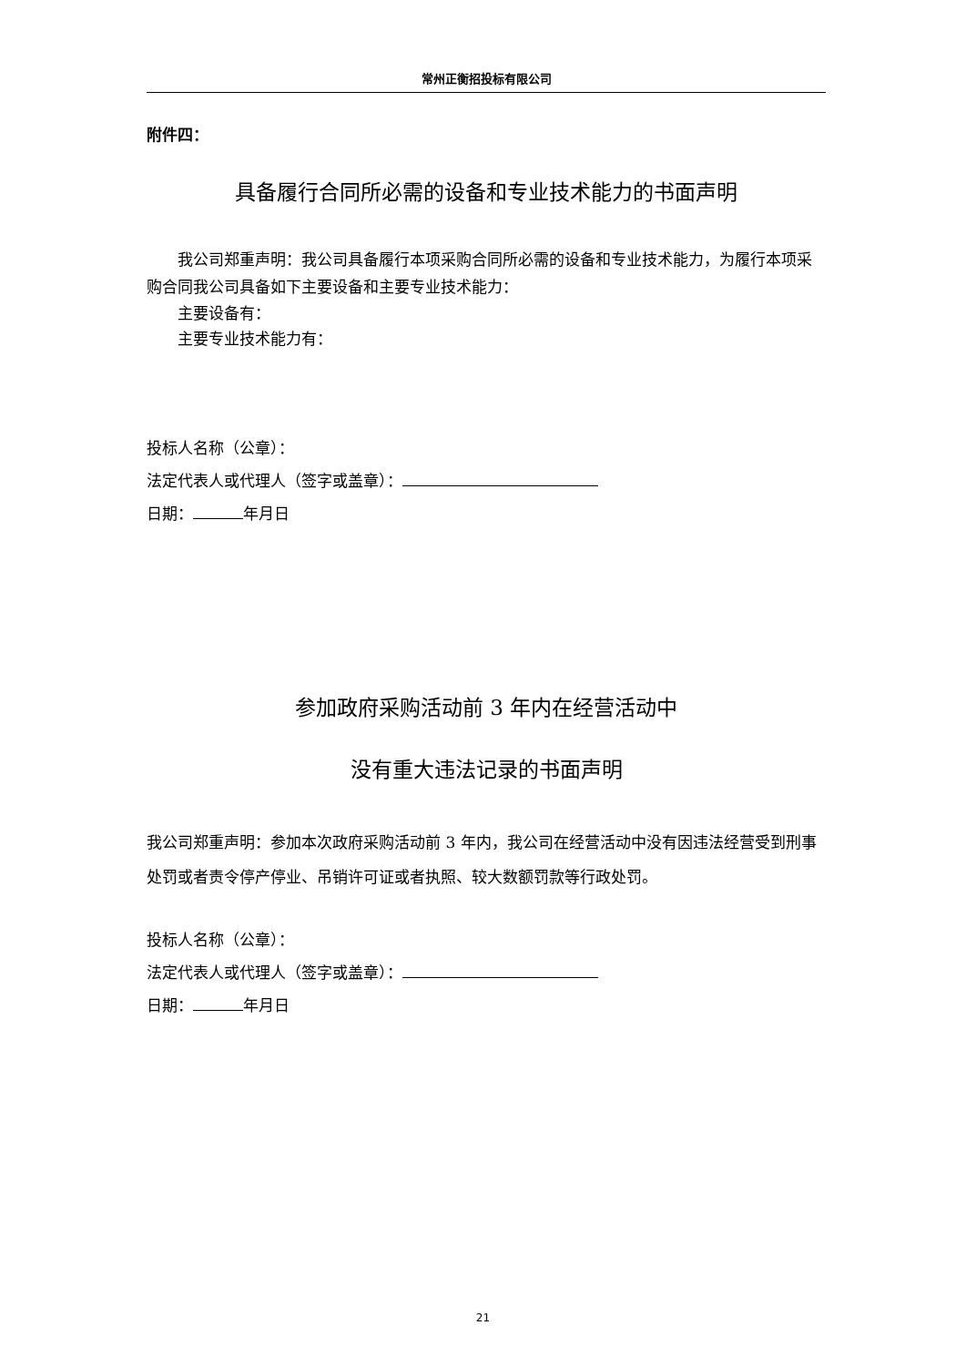常州正衡招投标有限公司
附件四：
具备履行合同所必需的设备和专业技术能力的书面声明
我公司郑重声明：我公司具备履行本项采购合同所必需的设备和专业技术能力，为履行本项采购合同我公司具备如下主要设备和主要专业技术能力：
主要设备有：
主要专业技术能力有：
投标人名称（公章）：
法定代表人或代理人（签字或盖章）：
日期： 年月日
参加政府采购活动前 3 年内在经营活动中
没有重大违法记录的书面声明
我公司郑重声明：参加本次政府采购活动前 3 年内，我公司在经营活动中没有因违法经营受到刑事处罚或者责令停产停业、吊销许可证或者执照、较大数额罚款等行政处罚。
投标人名称（公章）：
法定代表人或代理人（签字或盖章）：
日期： 年月日
21